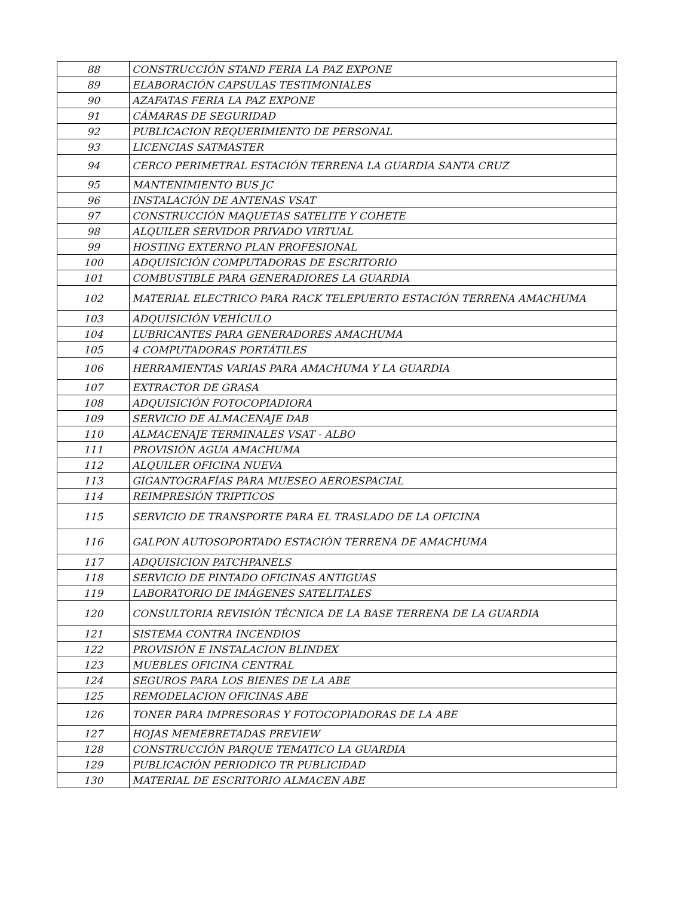| 88 | CONSTRUCCIÓN STAND FERIA LA PAZ EXPONE |
| 89 | ELABORACIÓN CAPSULAS TESTIMONIALES |
| 90 | AZAFATAS FERIA LA PAZ EXPONE |
| 91 | CÁMARAS DE SEGURIDAD |
| 92 | PUBLICACION REQUERIMIENTO DE PERSONAL |
| 93 | LICENCIAS SATMASTER |
| 94 | CERCO PERIMETRAL ESTACIÓN TERRENA LA GUARDIA SANTA CRUZ |
| 95 | MANTENIMIENTO BUS JC |
| 96 | INSTALACIÓN DE ANTENAS VSAT |
| 97 | CONSTRUCCIÓN MAQUETAS SATELITE Y COHETE |
| 98 | ALQUILER SERVIDOR PRIVADO VIRTUAL |
| 99 | HOSTING EXTERNO PLAN PROFESIONAL |
| 100 | ADQUISICIÓN COMPUTADORAS DE ESCRITORIO |
| 101 | COMBUSTIBLE PARA GENERADIORES LA GUARDIA |
| 102 | MATERIAL ELECTRICO PARA RACK TELEPUERTO ESTACIÓN TERRENA AMACHUMA |
| 103 | ADQUISICIÓN VEHÍCULO |
| 104 | LUBRICANTES PARA GENERADORES AMACHUMA |
| 105 | 4 COMPUTADORAS PORTÁTILES |
| 106 | HERRAMIENTAS VARIAS PARA AMACHUMA Y LA GUARDIA |
| 107 | EXTRACTOR DE GRASA |
| 108 | ADQUISICIÓN FOTOCOPIADIORA |
| 109 | SERVICIO DE ALMACENAJE DAB |
| 110 | ALMACENAJE TERMINALES VSAT - ALBO |
| 111 | PROVISIÓN AGUA AMACHUMA |
| 112 | ALQUILER OFICINA NUEVA |
| 113 | GIGANTOGRAFÍAS PARA MUESEO AEROESPACIAL |
| 114 | REIMPRESIÓN TRIPTICOS |
| 115 | SERVICIO DE TRANSPORTE PARA EL TRASLADO DE LA OFICINA |
| 116 | GALPON AUTOSOPORTADO ESTACIÓN TERRENA DE AMACHUMA |
| 117 | ADQUISICION PATCHPANELS |
| 118 | SERVICIO DE PINTADO OFICINAS ANTIGUAS |
| 119 | LABORATORIO DE IMÁGENES SATELITALES |
| 120 | CONSULTORIA REVISIÓN TÉCNICA DE LA BASE TERRENA DE LA GUARDIA |
| 121 | SISTEMA CONTRA INCENDIOS |
| 122 | PROVISIÓN E INSTALACION BLINDEX |
| 123 | MUEBLES OFICINA CENTRAL |
| 124 | SEGUROS PARA LOS BIENES DE LA ABE |
| 125 | REMODELACION OFICINAS ABE |
| 126 | TONER PARA IMPRESORAS Y FOTOCOPIADORAS DE LA ABE |
| 127 | HOJAS MEMEBRETADAS PREVIEW |
| 128 | CONSTRUCCIÓN PARQUE TEMATICO LA GUARDIA |
| 129 | PUBLICACIÓN PERIODICO TR PUBLICIDAD |
| 130 | MATERIAL DE ESCRITORIO ALMACEN ABE |